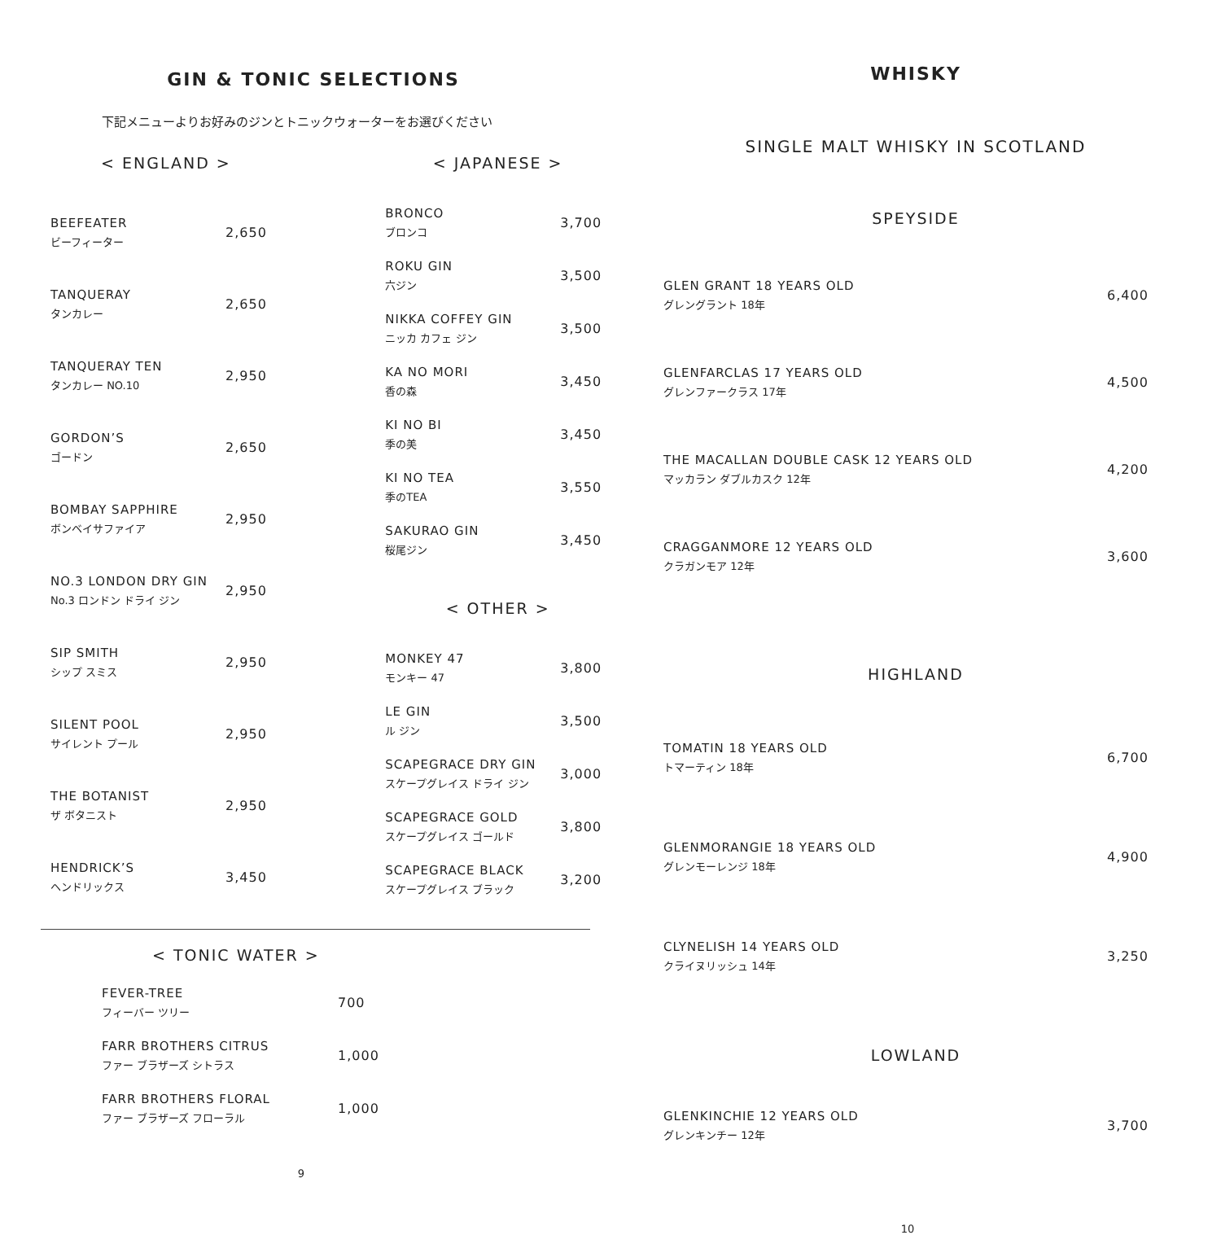GIN & TONIC SELECTIONS
下記メニューよりお好みのジンとトニックウォーターをお選びください
< ENGLAND >
| BEEFEATER ビーフィーター | 2,650 |
| TANQUERAY タンカレー | 2,650 |
| TANQUERAY TEN タンカレー NO.10 | 2,950 |
| GORDON’S ゴードン | 2,650 |
| BOMBAY SAPPHIRE ボンベイサファイア | 2,950 |
| NO.3 LONDON DRY GIN No.3 ロンドン ドライ ジン | 2,950 |
| SIP SMITH シップ スミス | 2,950 |
| SILENT POOL サイレント プール | 2,950 |
| THE BOTANIST ザ ボタニスト | 2,950 |
| HENDRICK’S ヘンドリックス | 3,450 |
< JAPANESE >
| BRONCO ブロンコ | 3,700 |
| ROKU GIN 六ジン | 3,500 |
| NIKKA COFFEY GIN ニッカ カフェ ジン | 3,500 |
| KA NO MORI 香の森 | 3,450 |
| KI NO BI 季の美 | 3,450 |
| KI NO TEA 季のTEA | 3,550 |
| SAKURAO GIN 桜尾ジン | 3,450 |
< OTHER >
| MONKEY 47 モンキー 47 | 3,800 |
| LE GIN ル ジン | 3,500 |
| SCAPEGRACE DRY GIN スケープグレイス ドライ ジン | 3,000 |
| SCAPEGRACE GOLD スケープグレイス ゴールド | 3,800 |
| SCAPEGRACE BLACK スケープグレイス ブラック | 3,200 |
< TONIC WATER >
| FEVER-TREE フィーバー ツリー | 700 |
| FARR BROTHERS CITRUS ファー ブラザーズ シトラス | 1,000 |
| FARR BROTHERS FLORAL ファー ブラザーズ フローラル | 1,000 |
9
WHISKY
SINGLE MALT WHISKY IN SCOTLAND
SPEYSIDE
| GLEN GRANT 18 YEARS OLD グレングラント 18年 | 6,400 |
| GLENFARCLAS 17 YEARS OLD グレンファークラス 17年 | 4,500 |
| THE MACALLAN DOUBLE CASK 12 YEARS OLD マッカラン ダブルカスク 12年 | 4,200 |
| CRAGGANMORE 12 YEARS OLD クラガンモア 12年 | 3,600 |
HIGHLAND
| TOMATIN 18 YEARS OLD トマーティン 18年 | 6,700 |
| GLENMORANGIE 18 YEARS OLD グレンモーレンジ 18年 | 4,900 |
| CLYNELISH 14 YEARS OLD クライヌリッシュ 14年 | 3,250 |
LOWLAND
| GLENKINCHIE 12 YEARS OLD グレンキンチー 12年 | 3,700 |
10